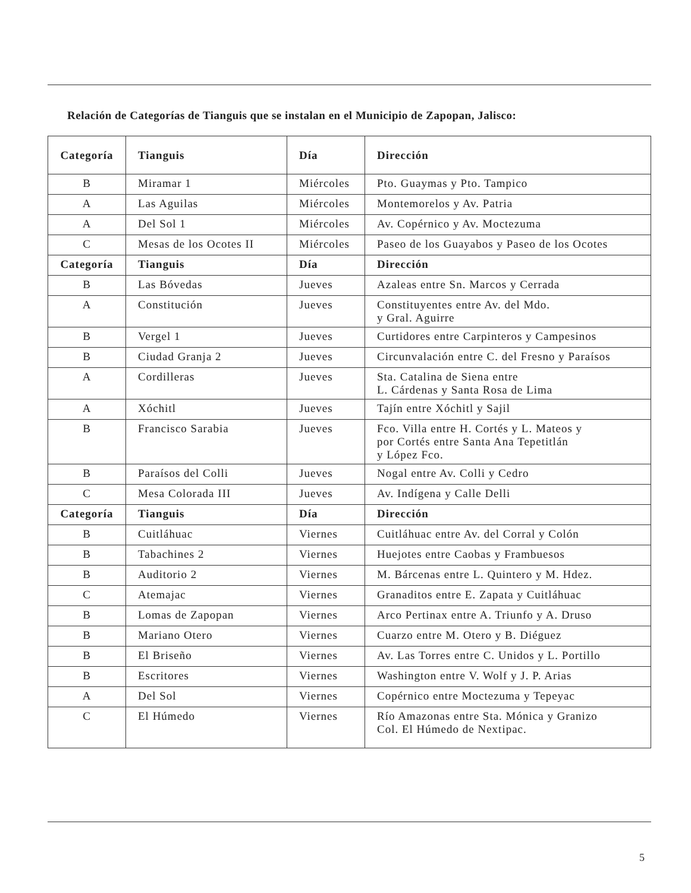Relación de Categorías de Tianguis que se instalan en el Municipio de Zapopan, Jalisco:
| Categoría | Tianguis | Día | Dirección |
| --- | --- | --- | --- |
| B | Miramar 1 | Miércoles | Pto. Guaymas y Pto. Tampico |
| A | Las Aguilas | Miércoles | Montemorelos y Av. Patria |
| A | Del Sol 1 | Miércoles | Av. Copérnico y Av. Moctezuma |
| C | Mesas de los Ocotes II | Miércoles | Paseo de los Guayabos y Paseo de los Ocotes |
| Categoría | Tianguis | Día | Dirección |
| B | Las Bóvedas | Jueves | Azaleas entre Sn. Marcos y Cerrada |
| A | Constitución | Jueves | Constituyentes entre Av. del Mdo. y Gral. Aguirre |
| B | Vergel 1 | Jueves | Curtidores entre Carpinteros y Campesinos |
| B | Ciudad Granja 2 | Jueves | Circunvalación entre C. del Fresno y Paraísos |
| A | Cordilleras | Jueves | Sta. Catalina de Siena entre L. Cárdenas y Santa Rosa de Lima |
| A | Xóchitl | Jueves | Tajín entre Xóchitl y Sajil |
| B | Francisco Sarabia | Jueves | Fco. Villa entre H. Cortés y L. Mateos y por Cortés entre Santa Ana Tepetitlán y López Fco. |
| B | Paraísos del Colli | Jueves | Nogal entre Av. Colli y Cedro |
| C | Mesa Colorada III | Jueves | Av. Indígena y Calle Delli |
| Categoría | Tianguis | Día | Dirección |
| B | Cuitláhuac | Viernes | Cuitláhuac entre Av. del Corral y Colón |
| B | Tabachines 2 | Viernes | Huejotes entre Caobas y Frambuesos |
| B | Auditorio 2 | Viernes | M. Bárcenas entre L. Quintero y M. Hdez. |
| C | Atemajac | Viernes | Granaditos entre E. Zapata y Cuitláhuac |
| B | Lomas de Zapopan | Viernes | Arco Pertinax entre A. Triunfo y A. Druso |
| B | Mariano Otero | Viernes | Cuarzo entre M. Otero y B. Diéguez |
| B | El Briseño | Viernes | Av. Las Torres entre C. Unidos y L. Portillo |
| B | Escritores | Viernes | Washington entre V. Wolf y J. P. Arias |
| A | Del Sol | Viernes | Copérnico entre Moctezuma y Tepeyac |
| C | El Húmedo | Viernes | Río Amazonas entre Sta. Mónica y Granizo Col. El Húmedo de Nextipac. |
5